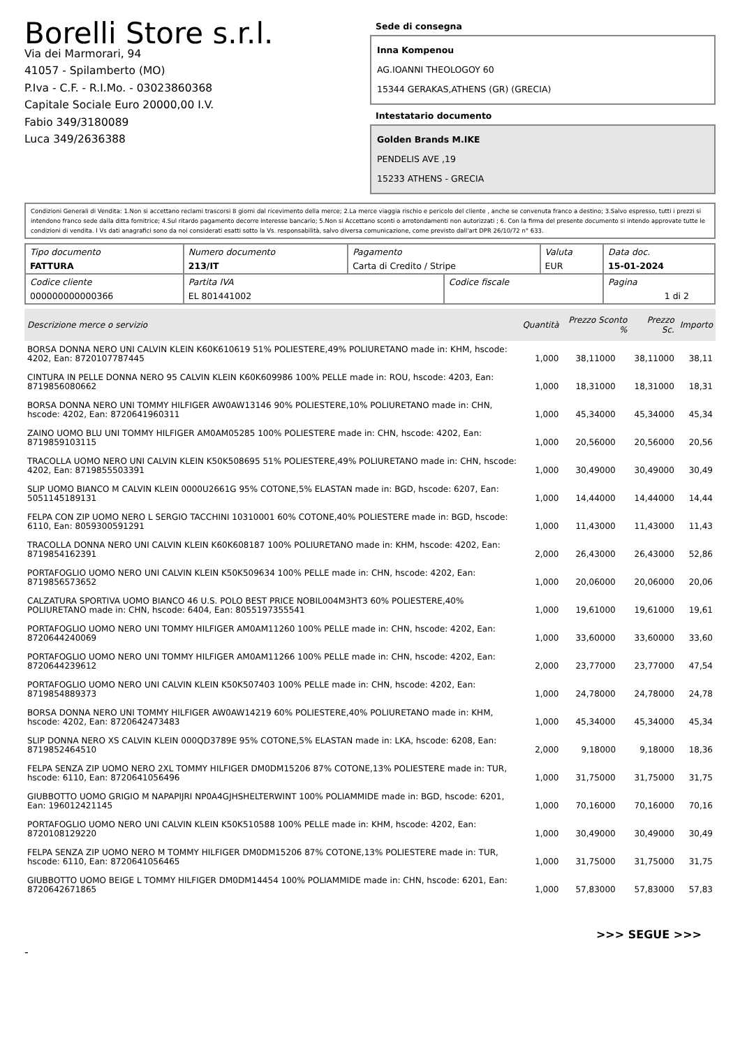Borelli Store s.r.l.
Via dei Marmorari, 94
41057 - Spilamberto (MO)
P.Iva - C.F. - R.I.Mo. - 03023860368
Capitale Sociale Euro 20000,00 I.V.
Fabio 349/3180089
Luca 349/2636388
Sede di consegna
Inna Kompenou
AG.IOANNI THEOLOGOY 60
15344 GERAKAS,ATHENS (GR) (GRECIA)
Intestatario documento
Golden Brands M.IKE
PENDELIS AVE ,19
15233 ATHENS - GRECIA
Condizioni Generali di Vendita: 1.Non si accettano reclami trascorsi 8 giorni dal ricevimento della merce; 2.La merce viaggia rischio e pericolo del cliente , anche se convenuta franco a destino; 3.Salvo espresso, tutti i prezzi si intendono franco sede dalla ditta fornitrice; 4.Sul ritardo pagamento decorre interesse bancario; 5.Non si Accettano sconti o arrotondamenti non autorizzati ; 6. Con la firma del presente documento si intendo approvate tutte le condizioni di vendita. I Vs dati anagrafici sono da noi considerati esatti sotto la Vs. responsabilità, salvo diversa comunicazione, come previsto dall'art DPR 26/10/72 n° 633.
| Tipo documento FATTURA | Numero documento 213/IT | Pagamento Carta di Credito / Stripe | | Valuta EUR | Data doc. 15-01-2024 |
| Codice cliente 000000000000366 | Partita IVA EL 801441002 | | Codice fiscale | | Pagina 1 di 2 |
| Descrizione merce o servizio | Quantità | Prezzo Sconto % | Prezzo Sc. | Importo |
| --- | --- | --- | --- | --- |
| BORSA DONNA NERO UNI CALVIN KLEIN K60K610619 51% POLIESTERE,49% POLIURETANO made in: KHM, hscode: 4202, Ean: 8720107787445 | 1,000 | 38,11000 | 38,11000 | 38,11 |
| CINTURA IN PELLE DONNA NERO 95 CALVIN KLEIN K60K609986 100% PELLE made in: ROU, hscode: 4203, Ean: 8719856080662 | 1,000 | 18,31000 | 18,31000 | 18,31 |
| BORSA DONNA NERO UNI TOMMY HILFIGER AW0AW13146 90% POLIESTERE,10% POLIURETANO made in: CHN, hscode: 4202, Ean: 8720641960311 | 1,000 | 45,34000 | 45,34000 | 45,34 |
| ZAINO UOMO BLU UNI TOMMY HILFIGER AM0AM05285 100% POLIESTERE made in: CHN, hscode: 4202, Ean: 8719859103115 | 1,000 | 20,56000 | 20,56000 | 20,56 |
| TRACOLLA UOMO NERO UNI CALVIN KLEIN K50K508695 51% POLIESTERE,49% POLIURETANO made in: CHN, hscode: 4202, Ean: 8719855503391 | 1,000 | 30,49000 | 30,49000 | 30,49 |
| SLIP UOMO BIANCO M CALVIN KLEIN 0000U2661G 95% COTONE,5% ELASTAN made in: BGD, hscode: 6207, Ean: 5051145189131 | 1,000 | 14,44000 | 14,44000 | 14,44 |
| FELPA CON ZIP UOMO NERO L SERGIO TACCHINI 10310001 60% COTONE,40% POLIESTERE made in: BGD, hscode: 6110, Ean: 8059300591291 | 1,000 | 11,43000 | 11,43000 | 11,43 |
| TRACOLLA DONNA NERO UNI CALVIN KLEIN K60K608187 100% POLIURETANO made in: KHM, hscode: 4202, Ean: 8719854162391 | 2,000 | 26,43000 | 26,43000 | 52,86 |
| PORTAFOGLIO UOMO NERO UNI CALVIN KLEIN K50K509634 100% PELLE made in: CHN, hscode: 4202, Ean: 8719856573652 | 1,000 | 20,06000 | 20,06000 | 20,06 |
| CALZATURA SPORTIVA UOMO BIANCO 46 U.S. POLO BEST PRICE NOBIL004M3HT3 60% POLIESTERE,40% POLIURETANO made in: CHN, hscode: 6404, Ean: 8055197355541 | 1,000 | 19,61000 | 19,61000 | 19,61 |
| PORTAFOGLIO UOMO NERO UNI TOMMY HILFIGER AM0AM11260 100% PELLE made in: CHN, hscode: 4202, Ean: 8720644240069 | 1,000 | 33,60000 | 33,60000 | 33,60 |
| PORTAFOGLIO UOMO NERO UNI TOMMY HILFIGER AM0AM11266 100% PELLE made in: CHN, hscode: 4202, Ean: 8720644239612 | 2,000 | 23,77000 | 23,77000 | 47,54 |
| PORTAFOGLIO UOMO NERO UNI CALVIN KLEIN K50K507403 100% PELLE made in: CHN, hscode: 4202, Ean: 8719854889373 | 1,000 | 24,78000 | 24,78000 | 24,78 |
| BORSA DONNA NERO UNI TOMMY HILFIGER AW0AW14219 60% POLIESTERE,40% POLIURETANO made in: KHM, hscode: 4202, Ean: 8720642473483 | 1,000 | 45,34000 | 45,34000 | 45,34 |
| SLIP DONNA NERO XS CALVIN KLEIN 000QD3789E 95% COTONE,5% ELASTAN made in: LKA, hscode: 6208, Ean: 8719852464510 | 2,000 | 9,18000 | 9,18000 | 18,36 |
| FELPA SENZA ZIP UOMO NERO 2XL TOMMY HILFIGER DM0DM15206 87% COTONE,13% POLIESTERE made in: TUR, hscode: 6110, Ean: 8720641056496 | 1,000 | 31,75000 | 31,75000 | 31,75 |
| GIUBBOTTO UOMO GRIGIO M NAPAPIJRI NP0A4GJHSHELTERWINT 100% POLIAMMIDE made in: BGD, hscode: 6201, Ean: 196012421145 | 1,000 | 70,16000 | 70,16000 | 70,16 |
| PORTAFOGLIO UOMO NERO UNI CALVIN KLEIN K50K510588 100% PELLE made in: KHM, hscode: 4202, Ean: 8720108129220 | 1,000 | 30,49000 | 30,49000 | 30,49 |
| FELPA SENZA ZIP UOMO NERO M TOMMY HILFIGER DM0DM15206 87% COTONE,13% POLIESTERE made in: TUR, hscode: 6110, Ean: 8720641056465 | 1,000 | 31,75000 | 31,75000 | 31,75 |
| GIUBBOTTO UOMO BEIGE L TOMMY HILFIGER DM0DM14454 100% POLIAMMIDE made in: CHN, hscode: 6201, Ean: 8720642671865 | 1,000 | 57,83000 | 57,83000 | 57,83 |
>>> SEGUE >>>
-